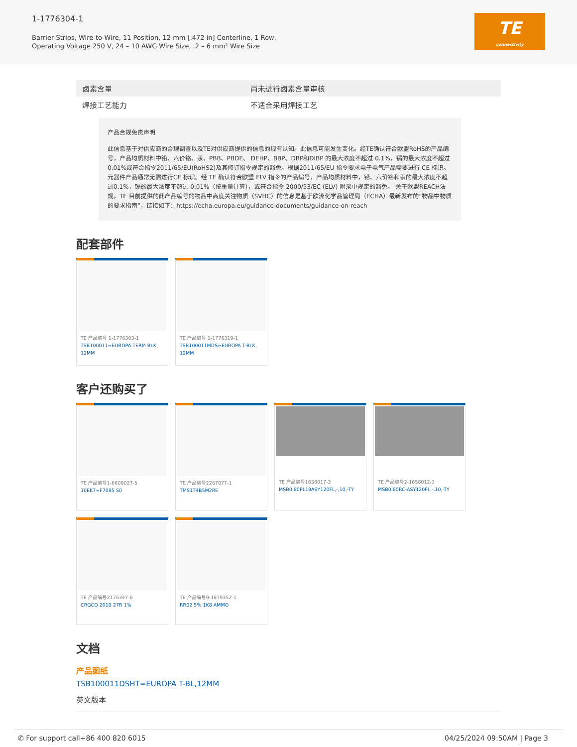1-1776304-1
Barrier Strips, Wire-to-Wire, 11 Position, 12 mm [.472 in] Centerline, 1 Row, Operating Voltage 250 V, 24 – 10 AWG Wire Size, .2 – 6 mm² Wire Size
TE
connectivity
| 卤素含量 | 尚未进行卤素含量审核 |
| 焊接工艺能力 | 不适合采用焊接工艺 |
产品合规免责声明
此信息基于对供应商的合理调查以及TE对供应商提供的信息的现有认知。此信息可能发生变化。经TE确认符合欧盟RoHS的产品编号，产品均质材料中铅、六价铬、汞、PBB、PBDE、 DEHP、BBP、DBP和DIBP 的最大浓度不超过 0.1%，镉的最大浓度不超过 0.01%或符合指令2011/65/EU(RoHS2)及其修订指令规定的豁免。根据2011/65/EU 指令要求电子电气产品需要进行 CE 标识。元器件产品通常无需进行CE 标识。经 TE 确认符合欧盟 ELV 指令的产品编号，产品均质材料中，铅、六价铬和汞的最大浓度不超过0.1%，镉的最大浓度不超过 0.01%（按重量计算），或符合指令 2000/53/EC (ELV) 附录中规定的豁免。 关于欧盟REACH法规，TE 目前提供的此产品编号的物品中高度关注物质（SVHC）的信息是基于欧洲化学品管理局（ECHA）最新发布的“物品中物质的要求指南”，链接如下：https://echa.europa.eu/guidance-documents/guidance-on-reach
配套部件
TE 产品编号 1-1776303-1
TSB100011=EUROPA TERM BLK, 12MM
TE 产品编号 1-1776319-1
TSB100011MDS=EUROPA T-BLK, 12MM
客户还购买了
TE 产品编号1-6609027-5
10EK7=F7095 S0
TE 产品编号2267077-1
TMS1T4B5M2RE
TE 产品编号1658017-3
MSB0.80PL19ASY120FL,-,10,-TY
TE 产品编号2-1658012-3
MSB0.80RC-ASY120FL,-,10,-TY
TE 产品编号2176347-6
CRGCQ 2010 27R 1%
TE 产品编号9-1879352-1
RR02 5% 1K8 AMMO
文档
产品图纸
TSB100011DSHT=EUROPA T-BL,12MM
英文版本
✆ For support call+86 400 820 6015 04/25/2024 09:50AM | Page 3